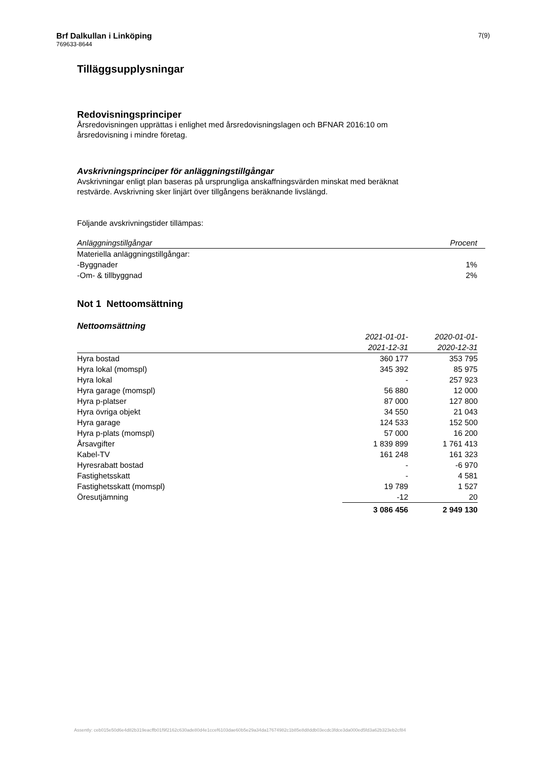Brf Dalkullan i Linköping
769633-8644
7(9)
Tilläggsupplysningar
Redovisningsprinciper
Årsredovisningen upprättas i enlighet med årsredovisningslagen och BFNAR 2016:10 om
årsredovisning i mindre företag.
Avskrivningsprinciper för anläggningstillgångar
Avskrivningar enligt plan baseras på ursprungliga anskaffningsvärden minskat med beräknat
restvärde. Avskrivning sker linjärt över tillgångens beräknande livslängd.
Följande avskrivningstider tillämpas:
| Anläggningstillgångar | Procent |
| --- | --- |
| Materiella anläggningstillgångar: | |
| -Byggnader | 1% |
| -Om- & tillbyggnad | 2% |
Not 1 Nettoomsättning
Nettoomsättning
| | 2021-01-01- 2021-12-31 | 2020-01-01- 2020-12-31 |
| --- | --- | --- |
| Hyra bostad | 360 177 | 353 795 |
| Hyra lokal (momspl) | 345 392 | 85 975 |
| Hyra lokal | - | 257 923 |
| Hyra garage (momspl) | 56 880 | 12 000 |
| Hyra p-platser | 87 000 | 127 800 |
| Hyra övriga objekt | 34 550 | 21 043 |
| Hyra garage | 124 533 | 152 500 |
| Hyra p-plats (momspl) | 57 000 | 16 200 |
| Årsavgifter | 1 839 899 | 1 761 413 |
| Kabel-TV | 161 248 | 161 323 |
| Hyresrabatt bostad | - | -6 970 |
| Fastighetsskatt | - | 4 581 |
| Fastighetsskatt (momspl) | 19 789 | 1 527 |
| Öresutjämning | -12 | 20 |
| | 3 086 456 | 2 949 130 |
Assently: ceb015e50d6e4d82b319eacffb01f9f2162c630ade80d4e1ccef6103dae60b5e29a34da17674982c1b85e8d8ddb03ecdc3fdce3da000ed5fd3a62b323eb2cf84